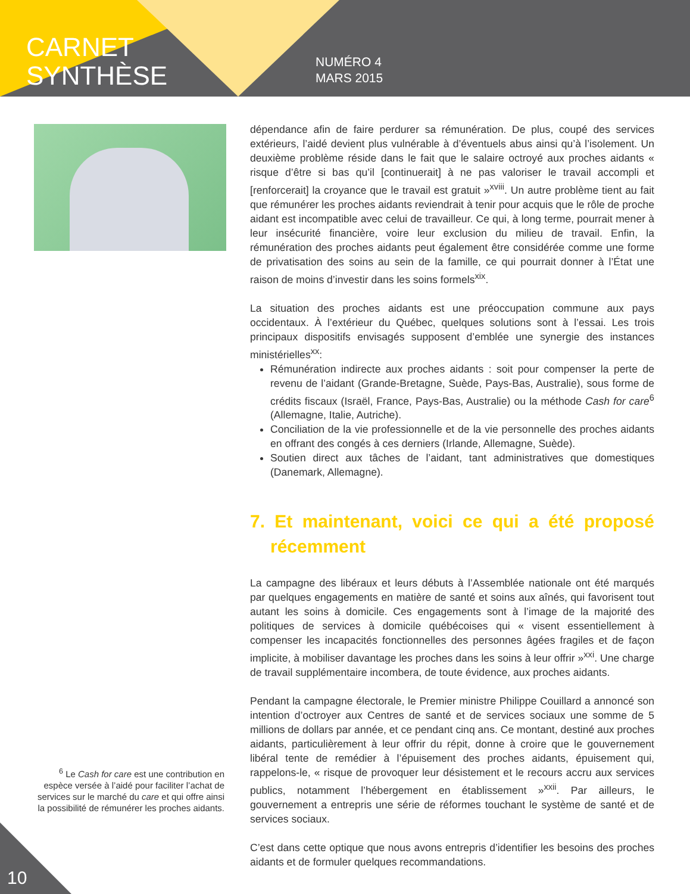CARNET
SYNTHÈSE
NUMÉRO 4
MARS 2015
dépendance afin de faire perdurer sa rémunération. De plus, coupé des services extérieurs, l’aidé devient plus vulnérable à d’éventuels abus ainsi qu’à l’isolement. Un deuxième problème réside dans le fait que le salaire octroyé aux proches aidants « risque d’être si bas qu’il [continuerait] à ne pas valoriser le travail accompli et [renforcerait] la croyance que le travail est gratuit »<sup>xviii</sup>. Un autre problème tient au fait que rémunérer les proches aidants reviendrait à tenir pour acquis que le rôle de proche aidant est incompatible avec celui de travailleur. Ce qui, à long terme, pourrait mener à leur insécurité financière, voire leur exclusion du milieu de travail. Enfin, la rémunération des proches aidants peut également être considérée comme une forme de privatisation des soins au sein de la famille, ce qui pourrait donner à l’État une raison de moins d’investir dans les soins formels<sup>xix</sup>.
La situation des proches aidants est une préoccupation commune aux pays occidentaux. À l’extérieur du Québec, quelques solutions sont à l’essai. Les trois principaux dispositifs envisagés supposent d’emblée une synergie des instances ministérielles<sup>xx</sup>:
Rémunération indirecte aux proches aidants : soit pour compenser la perte de revenu de l’aidant (Grande-Bretagne, Suède, Pays-Bas, Australie), sous forme de crédits fiscaux (Israël, France, Pays-Bas, Australie) ou la méthode Cash for care<sup>6</sup> (Allemagne, Italie, Autriche).
Conciliation de la vie professionnelle et de la vie personnelle des proches aidants en offrant des congés à ces derniers (Irlande, Allemagne, Suède).
Soutien direct aux tâches de l’aidant, tant administratives que domestiques (Danemark, Allemagne).
7. Et maintenant, voici ce qui a été proposé récemment
La campagne des libéraux et leurs débuts à l’Assemblée nationale ont été marqués par quelques engagements en matière de santé et soins aux aînés, qui favorisent tout autant les soins à domicile. Ces engagements sont à l’image de la majorité des politiques de services à domicile québécoises qui « visent essentiellement à compenser les incapacités fonctionnelles des personnes âgées fragiles et de façon implicite, à mobiliser davantage les proches dans les soins à leur offrir »<sup>xxi</sup>. Une charge de travail supplémentaire incombera, de toute évidence, aux proches aidants.
Pendant la campagne électorale, le Premier ministre Philippe Couillard a annoncé son intention d’octroyer aux Centres de santé et de services sociaux une somme de 5 millions de dollars par année, et ce pendant cinq ans. Ce montant, destiné aux proches aidants, particulièrement à leur offrir du répit, donne à croire que le gouvernement libéral tente de remédier à l’épuisement des proches aidants, épuisement qui, rappelons-le, « risque de provoquer leur désistement et le recours accru aux services publics, notamment l’hébergement en établissement »<sup>xxii</sup>. Par ailleurs, le gouvernement a entrepris une série de réformes touchant le système de santé et de services sociaux.
C’est dans cette optique que nous avons entrepris d’identifier les besoins des proches aidants et de formuler quelques recommandations.
<sup>6</sup> Le Cash for care est une contribution en espèce versée à l’aidé pour faciliter l’achat de services sur le marché du care et qui offre ainsi la possibilité de rémunérer les proches aidants.
10